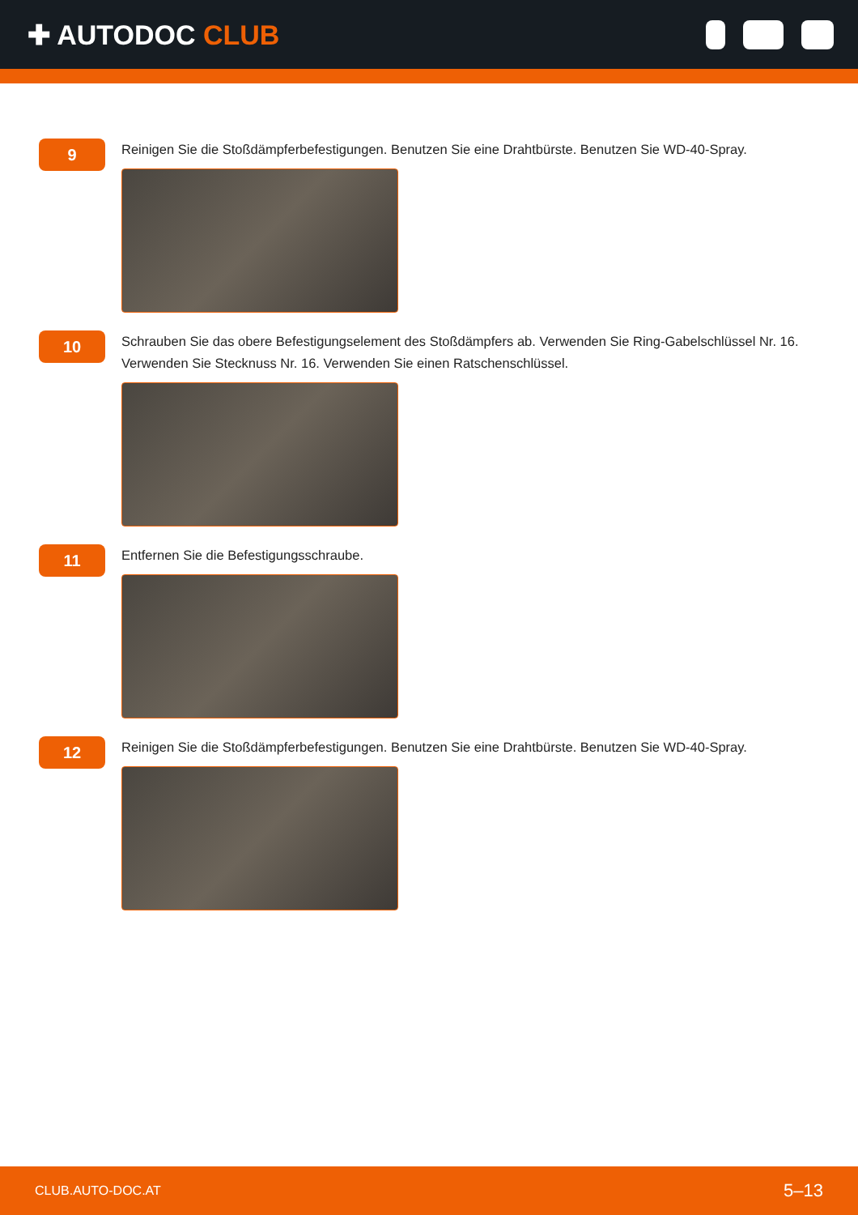✚ AUTODOC CLUB
9
Reinigen Sie die Stoßdämpferbefestigungen. Benutzen Sie eine Drahtbürste. Benutzen Sie WD-40-Spray.
10
Schrauben Sie das obere Befestigungselement des Stoßdämpfers ab. Verwenden Sie Ring-Gabelschlüssel Nr. 16. Verwenden Sie Stecknuss Nr. 16. Verwenden Sie einen Ratschenschlüssel.
11
Entfernen Sie die Befestigungsschraube.
12
Reinigen Sie die Stoßdämpferbefestigungen. Benutzen Sie eine Drahtbürste. Benutzen Sie WD-40-Spray.
CLUB.AUTO-DOC.AT 5–13